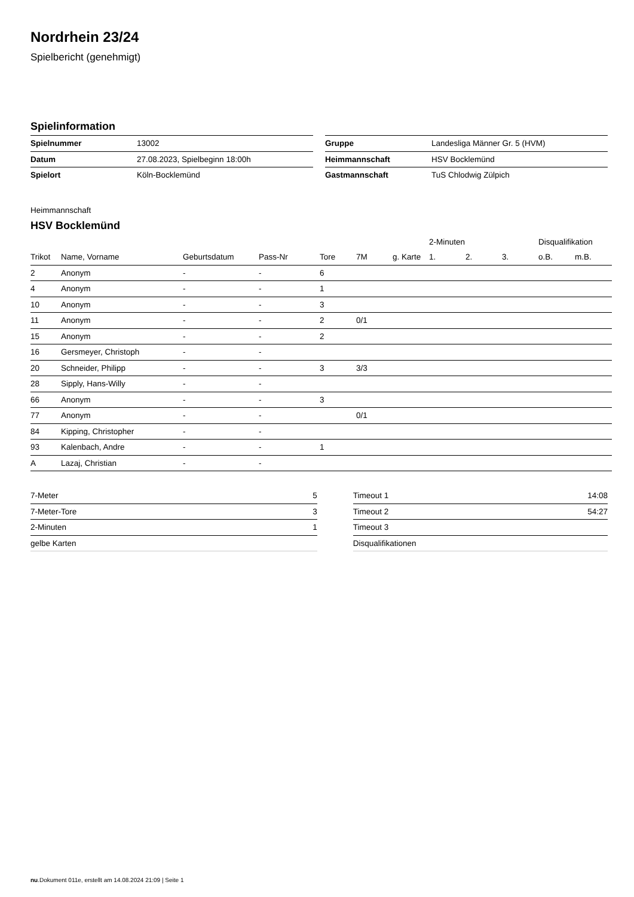Nordrhein 23/24
Spielbericht (genehmigt)
Spielinformation
| Spielnummer | 13002 |
| Datum | 27.08.2023, Spielbeginn 18:00h |
| Spielort | Köln-Bocklemünd |
| Gruppe | Landesliga Männer Gr. 5 (HVM) |
| Heimmannschaft | HSV Bocklemünd |
| Gastmannschaft | TuS Chlodwig Zülpich |
Heimmannschaft
HSV Bocklemünd
| | | | | | | | 2-Minuten | | | Disqualifikation | |
| Trikot | Name, Vorname | Geburtsdatum | Pass-Nr | Tore | 7M | g. Karte | 1. | 2. | 3. | o.B. | m.B. |
| 2 | Anonym | - | - | 6 | | | | | | | |
| 4 | Anonym | - | - | 1 | | | | | | | |
| 10 | Anonym | - | - | 3 | | | | | | | |
| 11 | Anonym | - | - | 2 | 0/1 | | | | | | |
| 15 | Anonym | - | - | 2 | | | | | | | |
| 16 | Gersmeyer, Christoph | - | - | | | | | | | | |
| 20 | Schneider, Philipp | - | - | 3 | 3/3 | | | | | | |
| 28 | Sipply, Hans-Willy | - | - | | | | | | | | |
| 66 | Anonym | - | - | 3 | | | | | | | |
| 77 | Anonym | - | - | | 0/1 | | | | | | |
| 84 | Kipping, Christopher | - | - | | | | | | | | |
| 93 | Kalenbach, Andre | - | - | 1 | | | | | | | |
| A | Lazaj, Christian | - | - | | | | | | | | |
| 7-Meter | 5 |
| 7-Meter-Tore | 3 |
| 2-Minuten | 1 |
| gelbe Karten | |
| Timeout 1 | 14:08 |
| Timeout 2 | 54:27 |
| Timeout 3 | |
| Disqualifikationen | |
nu.Dokument 011e, erstellt am 14.08.2024 21:09 | Seite 1